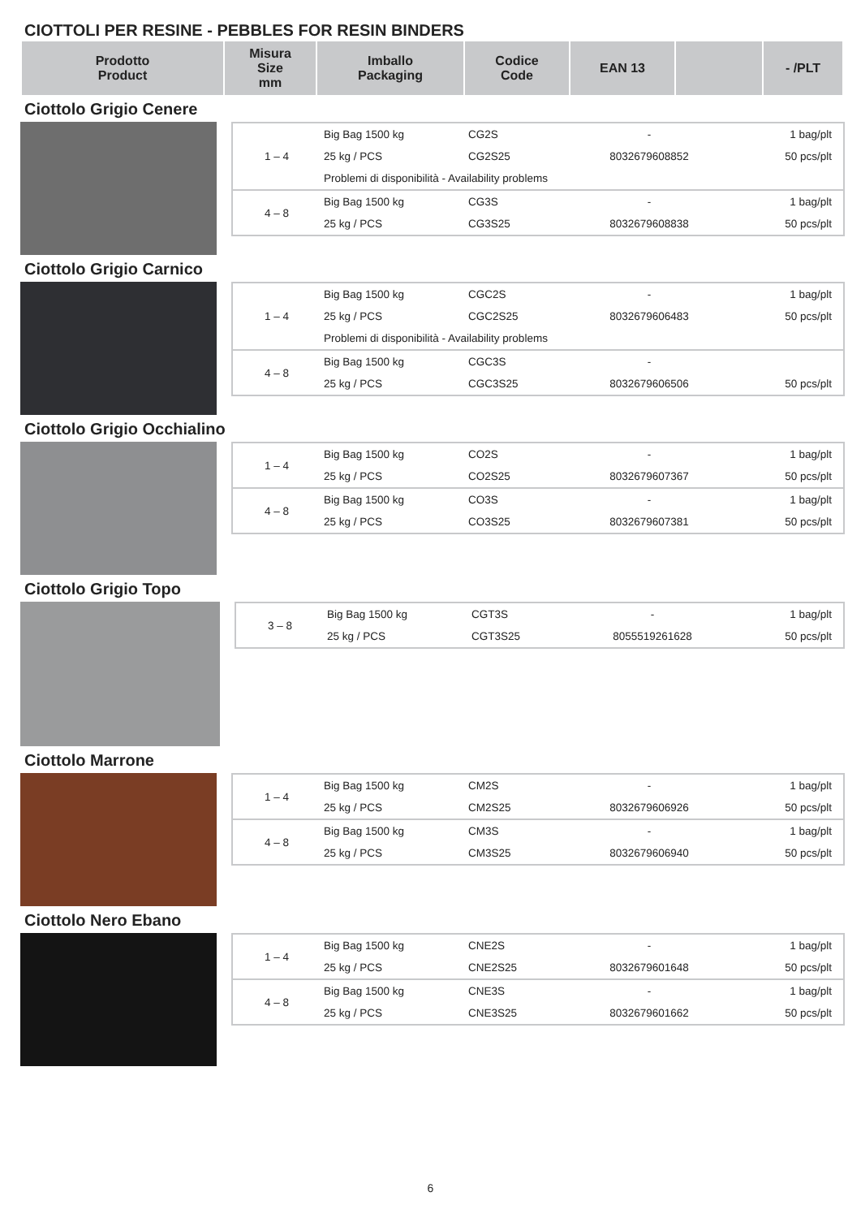CIOTTOLI PER RESINE - PEBBLES FOR RESIN BINDERS
| Prodotto Product | Misura Size mm | Imballo Packaging | Codice Code | EAN 13 | | - /PLT |
| --- | --- | --- | --- | --- | --- | --- |
Ciottolo Grigio Cenere
| 1 – 4 | Big Bag 1500 kg | CG2S | - | 1 bag/plt |
| | 25 kg / PCS | CG2S25 | 8032679608852 | 50 pcs/plt |
| | Problemi di disponibilità - Availability problems | | | |
| 4 – 8 | Big Bag 1500 kg | CG3S | - | 1 bag/plt |
| | 25 kg / PCS | CG3S25 | 8032679608838 | 50 pcs/plt |
Ciottolo Grigio Carnico
| 1 – 4 | Big Bag 1500 kg | CGC2S | - | 1 bag/plt |
| | 25 kg / PCS | CGC2S25 | 8032679606483 | 50 pcs/plt |
| | Problemi di disponibilità - Availability problems | | | |
| 4 – 8 | Big Bag 1500 kg | CGC3S | - | |
| | 25 kg / PCS | CGC3S25 | 8032679606506 | 50 pcs/plt |
Ciottolo Grigio Occhialino
| 1 – 4 | Big Bag 1500 kg | CO2S | - | 1 bag/plt |
| | 25 kg / PCS | CO2S25 | 8032679607367 | 50 pcs/plt |
| 4 – 8 | Big Bag 1500 kg | CO3S | - | 1 bag/plt |
| | 25 kg / PCS | CO3S25 | 8032679607381 | 50 pcs/plt |
Ciottolo Grigio Topo
| 3 – 8 | Big Bag 1500 kg | CGT3S | - | 1 bag/plt |
| | 25 kg / PCS | CGT3S25 | 8055519261628 | 50 pcs/plt |
Ciottolo Marrone
| 1 – 4 | Big Bag 1500 kg | CM2S | - | 1 bag/plt |
| | 25 kg / PCS | CM2S25 | 8032679606926 | 50 pcs/plt |
| 4 – 8 | Big Bag 1500 kg | CM3S | - | 1 bag/plt |
| | 25 kg / PCS | CM3S25 | 8032679606940 | 50 pcs/plt |
Ciottolo Nero Ebano
| 1 – 4 | Big Bag 1500 kg | CNE2S | - | 1 bag/plt |
| | 25 kg / PCS | CNE2S25 | 8032679601648 | 50 pcs/plt |
| 4 – 8 | Big Bag 1500 kg | CNE3S | - | 1 bag/plt |
| | 25 kg / PCS | CNE3S25 | 8032679601662 | 50 pcs/plt |
6